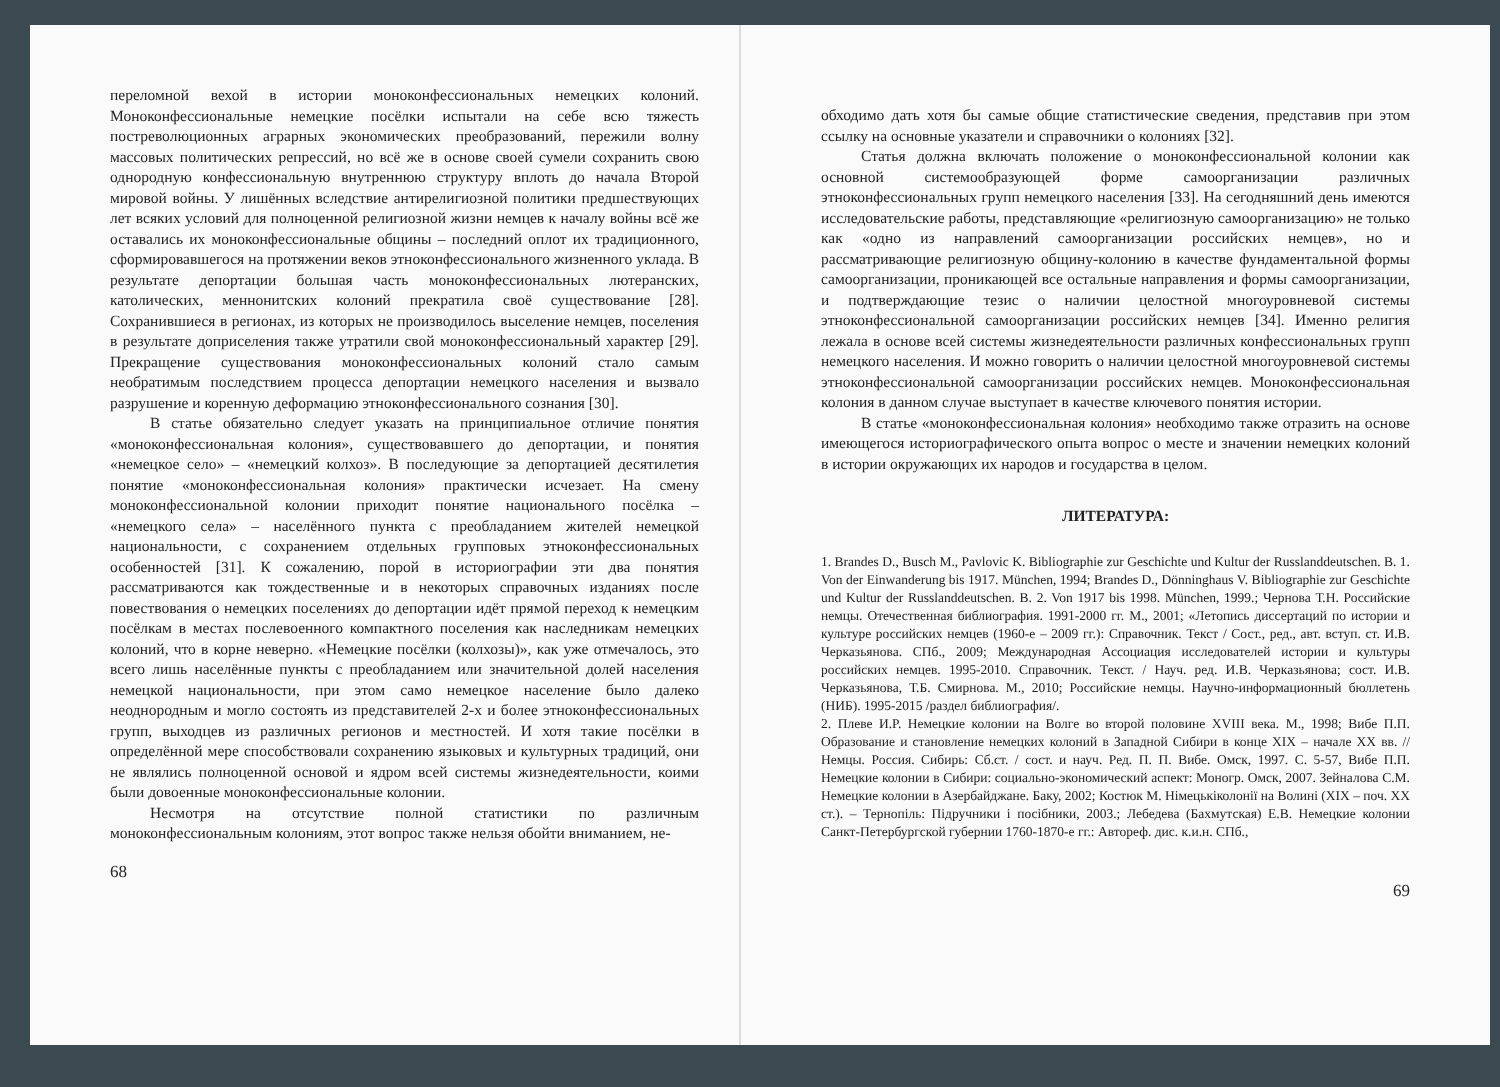переломной вехой в истории моноконфессиональных немецких колоний. Моноконфессиональные немецкие посёлки испытали на себе всю тяжесть постреволюционных аграрных экономических преобразований, пережили волну массовых политических репрессий, но всё же в основе своей сумели сохранить свою однородную конфессиональную внутреннюю структуру вплоть до начала Второй мировой войны. У лишённых вследствие антирелигиозной политики предшествующих лет всяких условий для полноценной религиозной жизни немцев к началу войны всё же оставались их моноконфессиональные общины – последний оплот их традиционного, сформировавшегося на протяжении веков этноконфессионального жизненного уклада. В результате депортации большая часть моноконфессиональных лютеранских, католических, меннонитских колоний прекратила своё существование [28]. Сохранившиеся в регионах, из которых не производилось выселение немцев, поселения в результате доприселения также утратили свой моноконфессиональный характер [29]. Прекращение существования моноконфессиональных колоний стало самым необратимым последствием процесса депортации немецкого населения и вызвало разрушение и коренную деформацию этноконфессионального сознания [30].
В статье обязательно следует указать на принципиальное отличие понятия «моноконфессиональная колония», существовавшего до депортации, и понятия «немецкое село» – «немецкий колхоз». В последующие за депортацией десятилетия понятие «моноконфессиональная колония» практически исчезает. На смену моноконфессиональной колонии приходит понятие национального посёлка – «немецкого села» – населённого пункта с преобладанием жителей немецкой национальности, с сохранением отдельных групповых этноконфессиональных особенностей [31]. К сожалению, порой в историографии эти два понятия рассматриваются как тождественные и в некоторых справочных изданиях после повествования о немецких поселениях до депортации идёт прямой переход к немецким посёлкам в местах послевоенного компактного поселения как наследникам немецких колоний, что в корне неверно. «Немецкие посёлки (колхозы)», как уже отмечалось, это всего лишь населённые пункты с преобладанием или значительной долей населения немецкой национальности, при этом само немецкое население было далеко неоднородным и могло состоять из представителей 2-х и более этноконфессиональных групп, выходцев из различных регионов и местностей. И хотя такие посёлки в определённой мере способствовали сохранению языковых и культурных традиций, они не являлись полноценной основой и ядром всей системы жизнедеятельности, коими были довоенные моноконфессиональные колонии.
Несмотря на отсутствие полной статистики по различным моноконфессиональным колониям, этот вопрос также нельзя обойти вниманием, не-
68
обходимо дать хотя бы самые общие статистические сведения, представив при этом ссылку на основные указатели и справочники о колониях [32].
Статья должна включать положение о моноконфессиональной колонии как основной системообразующей форме самоорганизации различных этноконфессиональных групп немецкого населения [33]. На сегодняшний день имеются исследовательские работы, представляющие «религиозную самоорганизацию» не только как «одно из направлений самоорганизации российских немцев», но и рассматривающие религиозную общину-колонию в качестве фундаментальной формы самоорганизации, проникающей все остальные направления и формы самоорганизации, и подтверждающие тезис о наличии целостной многоуровневой системы этноконфессиональной самоорганизации российских немцев [34]. Именно религия лежала в основе всей системы жизнедеятельности различных конфессиональных групп немецкого населения. И можно говорить о наличии целостной многоуровневой системы этноконфессиональной самоорганизации российских немцев. Моноконфессиональная колония в данном случае выступает в качестве ключевого понятия истории.
В статье «моноконфессиональная колония» необходимо также отразить на основе имеющегося историографического опыта вопрос о месте и значении немецких колоний в истории окружающих их народов и государства в целом.
ЛИТЕРАТУРА:
1. Brandes D., Busch M., Pavlovic K. Bibliographie zur Geschichte und Kultur der Russlanddeutschen. B. 1. Von der Einwanderung bis 1917. München, 1994; Brandes D., Dönninghaus V. Bibliographie zur Geschichte und Kultur der Russlanddeutschen. B. 2. Von 1917 bis 1998. München, 1999.; Чернова Т.Н. Российские немцы. Отечественная библиография. 1991-2000 гг. М., 2001; «Летопись диссертаций по истории и культуре российских немцев (1960-е – 2009 гг.): Справочник. Текст / Сост., ред., авт. вступ. ст. И.В. Черказьянова. СПб., 2009; Международная Ассоциация исследователей истории и культуры российских немцев. 1995-2010. Справочник. Текст. / Науч. ред. И.В. Черказьянова; сост. И.В. Черказьянова, Т.Б. Смирнова. М., 2010; Российские немцы. Научно-информационный бюллетень (НИБ). 1995-2015 /раздел библиография/.
2. Плеве И.Р. Немецкие колонии на Волге во второй половине XVIII века. М., 1998; Вибе П.П. Образование и становление немецких колоний в Западной Сибири в конце XIX – начале XX вв. // Немцы. Россия. Сибирь: Сб.ст. / сост. и науч. Ред. П. П. Вибе. Омск, 1997. С. 5-57, Вибе П.П. Немецкие колонии в Сибири: социально-экономический аспект: Моногр. Омск, 2007. Зейналова С.М. Немецкие колонии в Азербайджане. Баку, 2002; Костюк М. Німецькіколонії на Волині (XIX – поч. XX ст.). – Тернопіль: Підручники і посібники, 2003.; Лебедева (Бахмутская) Е.В. Немецкие колонии Санкт-Петербургской губернии 1760-1870-е гг.: Автореф. дис. к.и.н. СПб.,
69